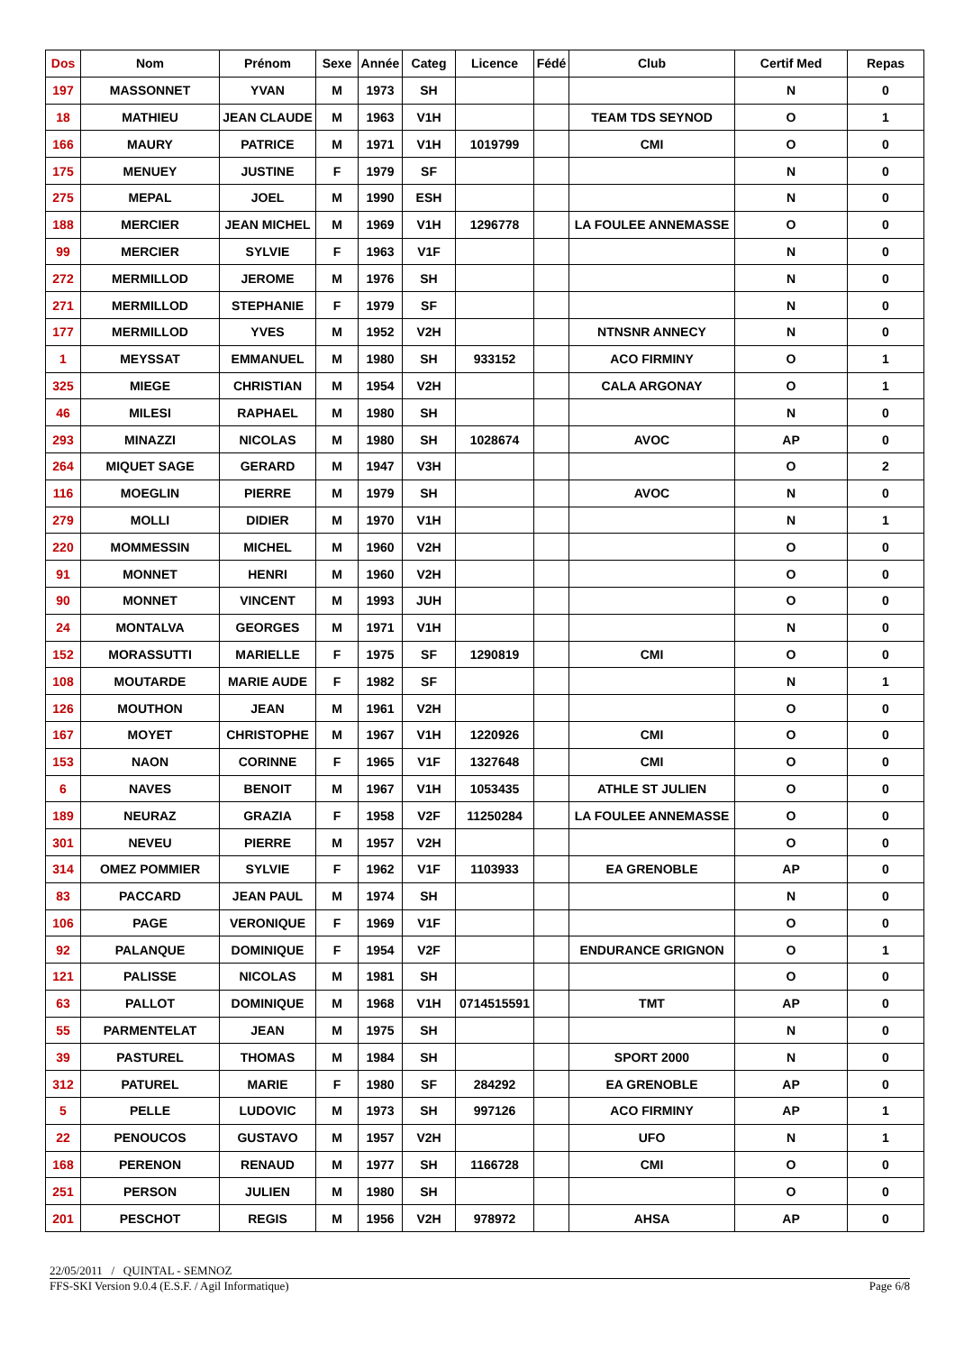| Dos | Nom | Prénom | Sexe | Année | Categ | Licence | Fédé | Club | Certif Med | Repas |
| --- | --- | --- | --- | --- | --- | --- | --- | --- | --- | --- |
| 197 | MASSONNET | YVAN | M | 1973 | SH | | | | N | 0 |
| 18 | MATHIEU | JEAN CLAUDE | M | 1963 | V1H | | | TEAM TDS SEYNOD | O | 1 |
| 166 | MAURY | PATRICE | M | 1971 | V1H | 1019799 | | CMI | O | 0 |
| 175 | MENUEY | JUSTINE | F | 1979 | SF | | | | N | 0 |
| 275 | MEPAL | JOEL | M | 1990 | ESH | | | | N | 0 |
| 188 | MERCIER | JEAN MICHEL | M | 1969 | V1H | 1296778 | | LA FOULEE ANNEMASSE | O | 0 |
| 99 | MERCIER | SYLVIE | F | 1963 | V1F | | | | N | 0 |
| 272 | MERMILLOD | JEROME | M | 1976 | SH | | | | N | 0 |
| 271 | MERMILLOD | STEPHANIE | F | 1979 | SF | | | | N | 0 |
| 177 | MERMILLOD | YVES | M | 1952 | V2H | | | NTNSNR ANNECY | N | 0 |
| 1 | MEYSSAT | EMMANUEL | M | 1980 | SH | 933152 | | ACO FIRMINY | O | 1 |
| 325 | MIEGE | CHRISTIAN | M | 1954 | V2H | | | CALA ARGONAY | O | 1 |
| 46 | MILESI | RAPHAEL | M | 1980 | SH | | | | N | 0 |
| 293 | MINAZZI | NICOLAS | M | 1980 | SH | 1028674 | | AVOC | AP | 0 |
| 264 | MIQUET SAGE | GERARD | M | 1947 | V3H | | | | O | 2 |
| 116 | MOEGLIN | PIERRE | M | 1979 | SH | | | AVOC | N | 0 |
| 279 | MOLLI | DIDIER | M | 1970 | V1H | | | | N | 1 |
| 220 | MOMMESSIN | MICHEL | M | 1960 | V2H | | | | O | 0 |
| 91 | MONNET | HENRI | M | 1960 | V2H | | | | O | 0 |
| 90 | MONNET | VINCENT | M | 1993 | JUH | | | | O | 0 |
| 24 | MONTALVA | GEORGES | M | 1971 | V1H | | | | N | 0 |
| 152 | MORASSUTTI | MARIELLE | F | 1975 | SF | 1290819 | | CMI | O | 0 |
| 108 | MOUTARDE | MARIE AUDE | F | 1982 | SF | | | | N | 1 |
| 126 | MOUTHON | JEAN | M | 1961 | V2H | | | | O | 0 |
| 167 | MOYET | CHRISTOPHE | M | 1967 | V1H | 1220926 | | CMI | O | 0 |
| 153 | NAON | CORINNE | F | 1965 | V1F | 1327648 | | CMI | O | 0 |
| 6 | NAVES | BENOIT | M | 1967 | V1H | 1053435 | | ATHLE ST JULIEN | O | 0 |
| 189 | NEURAZ | GRAZIA | F | 1958 | V2F | 11250284 | | LA FOULEE ANNEMASSE | O | 0 |
| 301 | NEVEU | PIERRE | M | 1957 | V2H | | | | O | 0 |
| 314 | OMEZ POMMIER | SYLVIE | F | 1962 | V1F | 1103933 | | EA GRENOBLE | AP | 0 |
| 83 | PACCARD | JEAN PAUL | M | 1974 | SH | | | | N | 0 |
| 106 | PAGE | VERONIQUE | F | 1969 | V1F | | | | O | 0 |
| 92 | PALANQUE | DOMINIQUE | F | 1954 | V2F | | | ENDURANCE GRIGNON | O | 1 |
| 121 | PALISSE | NICOLAS | M | 1981 | SH | | | | O | 0 |
| 63 | PALLOT | DOMINIQUE | M | 1968 | V1H | 0714515591 | | TMT | AP | 0 |
| 55 | PARMENTELAT | JEAN | M | 1975 | SH | | | | N | 0 |
| 39 | PASTUREL | THOMAS | M | 1984 | SH | | | SPORT 2000 | N | 0 |
| 312 | PATUREL | MARIE | F | 1980 | SF | 284292 | | EA GRENOBLE | AP | 0 |
| 5 | PELLE | LUDOVIC | M | 1973 | SH | 997126 | | ACO FIRMINY | AP | 1 |
| 22 | PENOUCOS | GUSTAVO | M | 1957 | V2H | | | UFO | N | 1 |
| 168 | PERENON | RENAUD | M | 1977 | SH | 1166728 | | CMI | O | 0 |
| 251 | PERSON | JULIEN | M | 1980 | SH | | | | O | 0 |
| 201 | PESCHOT | REGIS | M | 1956 | V2H | 978972 | | AHSA | AP | 0 |
22/05/2011 / QUINTAL - SEMNOZ
FFS-SKI Version 9.0.4 (E.S.F. / Agil Informatique) Page 6/8